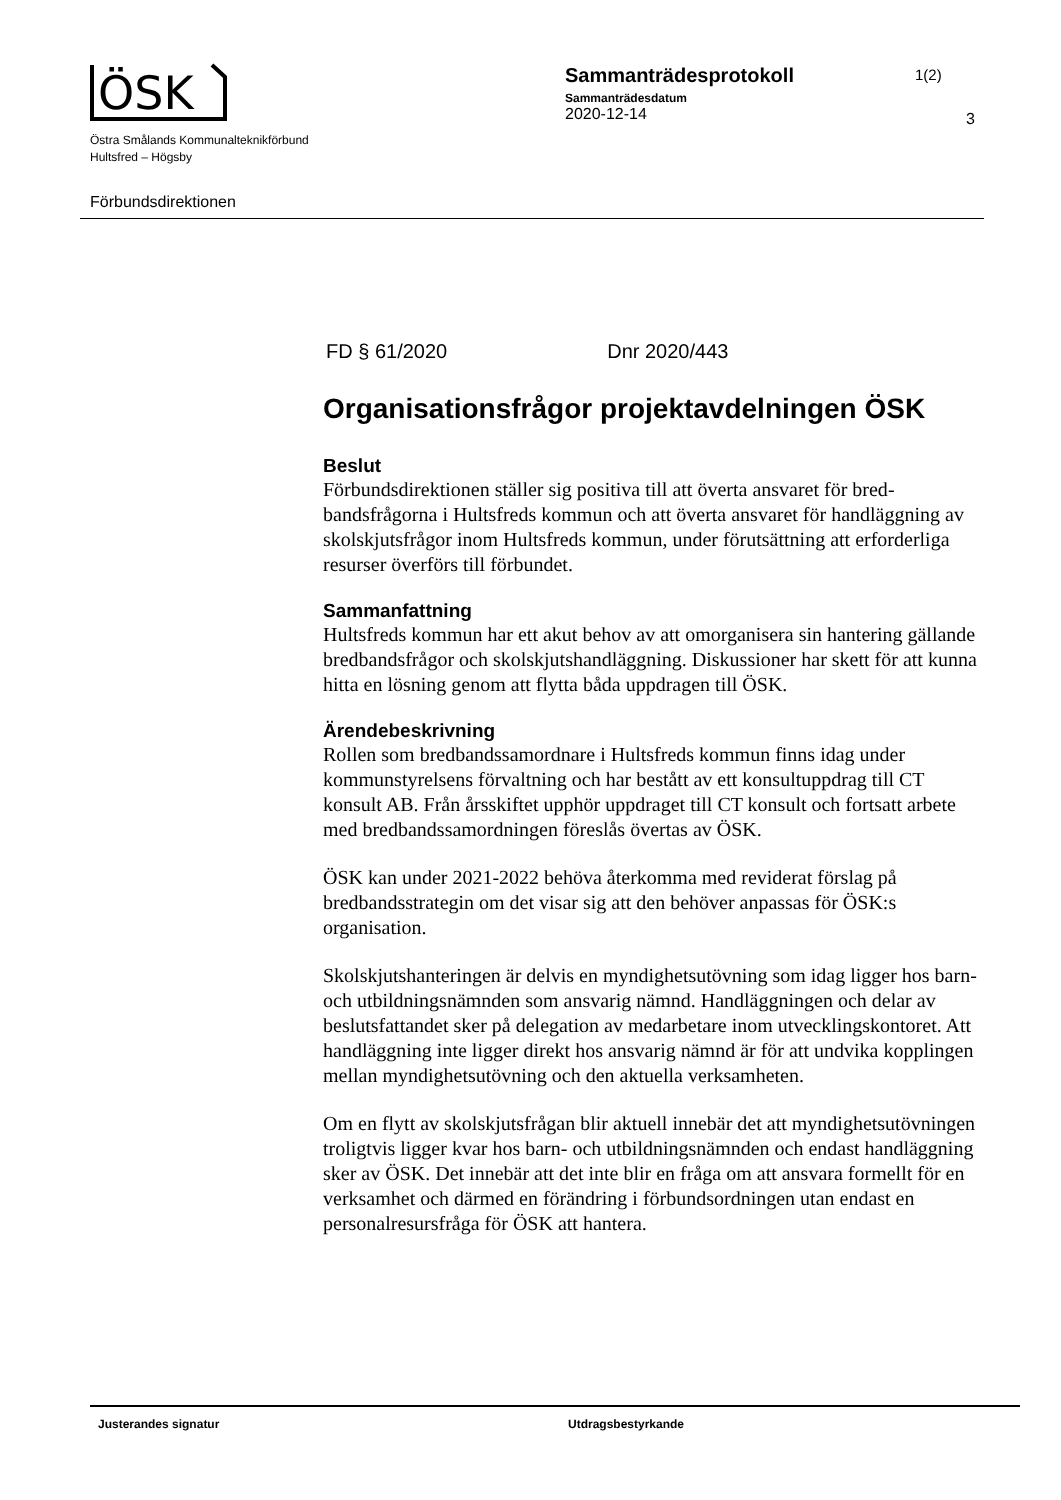ÖSK
Östra Smålands Kommunalteknikförbund
Hultsfred – Högsby
Sammanträdesprotokoll
Sammanträdesdatum
2020-12-14
1(2)
3
Förbundsdirektionen
FD § 61/2020 Dnr 2020/443
Organisationsfrågor projektavdelningen ÖSK
Beslut
Förbundsdirektionen ställer sig positiva till att överta ansvaret för bred­bandsfrågorna i Hultsfreds kommun och att överta ansvaret för handlägg­ning av skolskjutsfrågor inom Hultsfreds kommun, under förutsättning att erforderliga resurser överförs till förbundet.
Sammanfattning
Hultsfreds kommun har ett akut behov av att omorganisera sin hantering gällande bredbandsfrågor och skolskjutshandläggning. Diskussioner har skett för att kunna hitta en lösning genom att flytta båda uppdragen till ÖSK.
Ärendebeskrivning
Rollen som bredbandssamordnare i Hultsfreds kommun finns idag under kommunstyrelsens förvaltning och har bestått av ett konsultuppdrag till CT konsult AB. Från årsskiftet upphör uppdraget till CT konsult och fortsatt arbete med bredbandssamordningen föreslås övertas av ÖSK.
ÖSK kan under 2021-2022 behöva återkomma med reviderat förslag på bredbandsstrategin om det visar sig att den behöver anpassas för ÖSK:s organisation.
Skolskjutshanteringen är delvis en myndighetsutövning som idag ligger hos barn- och utbildningsnämnden som ansvarig nämnd. Handläggningen och delar av beslutsfattandet sker på delegation av medarbetare inom utveck­lingskontoret. Att handläggning inte ligger direkt hos ansvarig nämnd är för att undvika kopplingen mellan myndighetsutövning och den aktuella verksamheten.
Om en flytt av skolskjutsfrågan blir aktuell innebär det att myndighetsut­övningen troligtvis ligger kvar hos barn- och utbildningsnämnden och endast handläggning sker av ÖSK. Det innebär att det inte blir en fråga om att ansvara formellt för en verksamhet och därmed en förändring i för­bundsordningen utan endast en personalresursfråga för ÖSK att hantera.
Justerandes signatur Utdragsbestyrkande